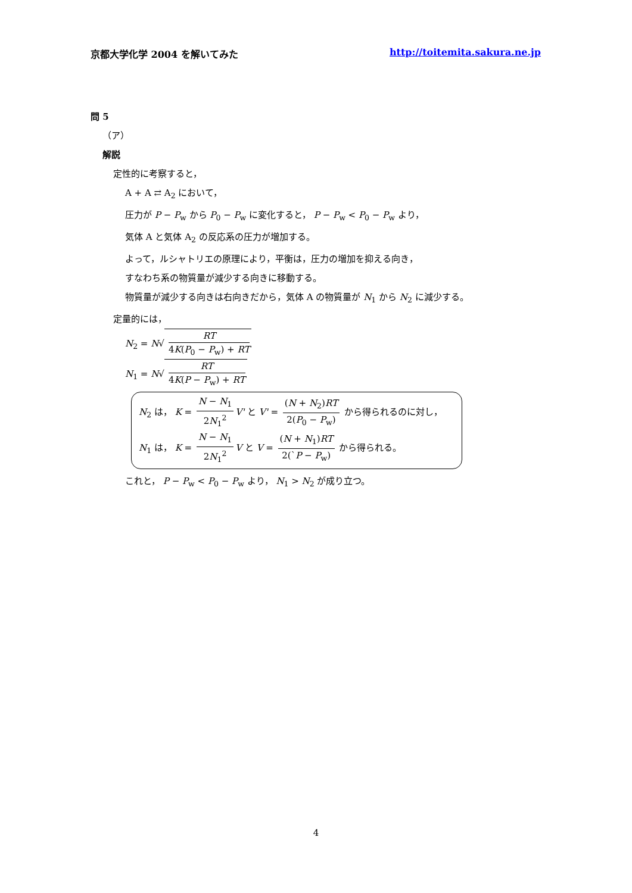京都大学化学 2004 を解いてみた http://toitemita.sakura.ne.jp
問 5
（ア）
解説
定性的に考察すると，
A + A ⇄ A<sub>2</sub> において，
圧力が P − P<sub>w</sub> から P<sub>0</sub> − P<sub>w</sub> に変化すると， P − P<sub>w</sub> < P<sub>0</sub> − P<sub>w</sub> より，
気体 A と気体 A<sub>2</sub> の反応系の圧力が増加する。
よって，ルシャトリエの原理により，平衡は，圧力の増加を抑える向き，
すなわち系の物質量が減少する向きに移動する。
物質量が減少する向きは右向きだから，気体 A の物質量が N<sub>1</sub> から N<sub>2</sub> に減少する。
定量的には，
N<sub>2</sub> = N√ RT 4K(P<sub>0</sub> − P<sub>w</sub>) + RT
N<sub>1</sub> = N√ RT 4K(P − P<sub>w</sub>) + RT
N<sub>2</sub> は， K = N − N<sub>1</sub> 2N<sub>1</sub><sup>2</sup> V' と V' = (N + N<sub>2</sub>)RT 2(P<sub>0</sub> − P<sub>w</sub>) から得られるのに対し，
N<sub>1</sub> は， K = N − N<sub>1</sub> 2N<sub>1</sub><sup>2</sup> V と V = (N + N<sub>1</sub>)RT 2(`P − P<sub>w</sub>) から得られる。
これと， P − P<sub>w</sub> < P<sub>0</sub> − P<sub>w</sub> より， N<sub>1</sub> > N<sub>2</sub> が成り立つ。
4